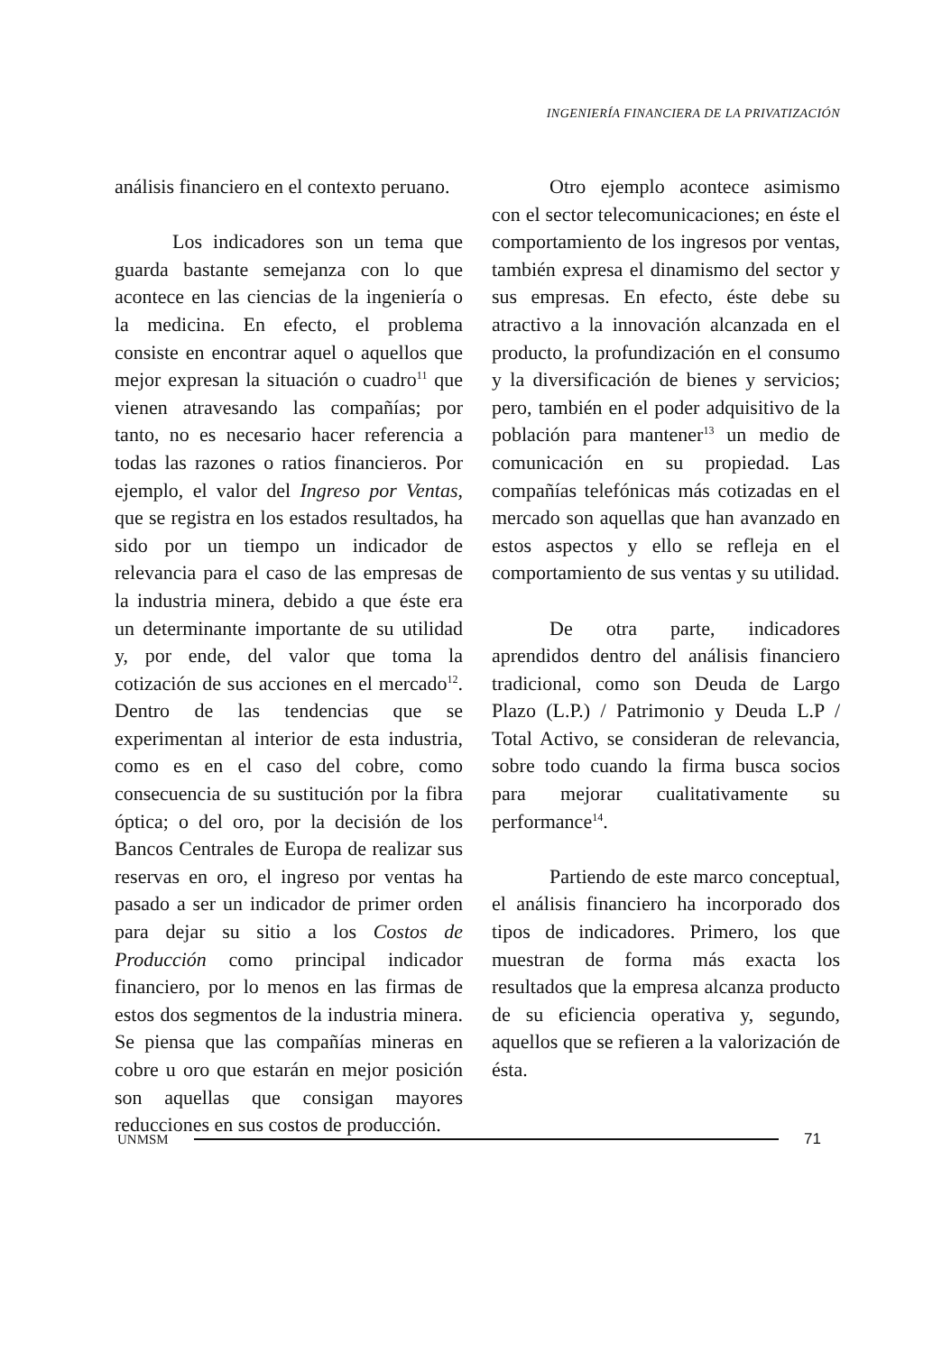INGENIERÍA FINANCIERA DE LA PRIVATIZACIÓN
análisis financiero en el contexto peruano.
Los indicadores son un tema que guarda bastante semejanza con lo que acontece en las ciencias de la ingeniería o la medicina. En efecto, el problema consiste en encontrar aquel o aquellos que mejor expresan la situación o cuadro<sup>11</sup> que vienen atravesando las compañías; por tanto, no es necesario hacer referencia a todas las razones o ratios financieros. Por ejemplo, el valor del Ingreso por Ventas, que se registra en los estados resultados, ha sido por un tiempo un indicador de relevancia para el caso de las empresas de la industria minera, debido a que éste era un determinante importante de su utilidad y, por ende, del valor que toma la cotización de sus acciones en el mercado<sup>12</sup>. Dentro de las tendencias que se experimentan al interior de esta industria, como es en el caso del cobre, como consecuencia de su sustitución por la fibra óptica; o del oro, por la decisión de los Bancos Centrales de Europa de realizar sus reservas en oro, el ingreso por ventas ha pasado a ser un indicador de primer orden para dejar su sitio a los Costos de Producción como principal indicador financiero, por lo menos en las firmas de estos dos segmentos de la industria minera. Se piensa que las compañías mineras en cobre u oro que estarán en mejor posición son aquellas que consigan mayores reducciones en sus costos de producción.
Otro ejemplo acontece asimismo con el sector telecomunicaciones; en éste el comportamiento de los ingresos por ventas, también expresa el dinamismo del sector y sus empresas. En efecto, éste debe su atractivo a la innovación alcanzada en el producto, la profundización en el consumo y la diversificación de bienes y servicios; pero, también en el poder adquisitivo de la población para mantener<sup>13</sup> un medio de comunicación en su propiedad. Las compañías telefónicas más cotizadas en el mercado son aquellas que han avanzado en estos aspectos y ello se refleja en el comportamiento de sus ventas y su utilidad.
De otra parte, indicadores aprendidos dentro del análisis financiero tradicional, como son Deuda de Largo Plazo (L.P.) / Patrimonio y Deuda L.P / Total Activo, se consideran de relevancia, sobre todo cuando la firma busca socios para mejorar cualitativamente su performance<sup>14</sup>.
Partiendo de este marco conceptual, el análisis financiero ha incorporado dos tipos de indicadores. Primero, los que muestran de forma más exacta los resultados que la empresa alcanza producto de su eficiencia operativa y, segundo, aquellos que se refieren a la valorización de ésta.
UNMSM 71